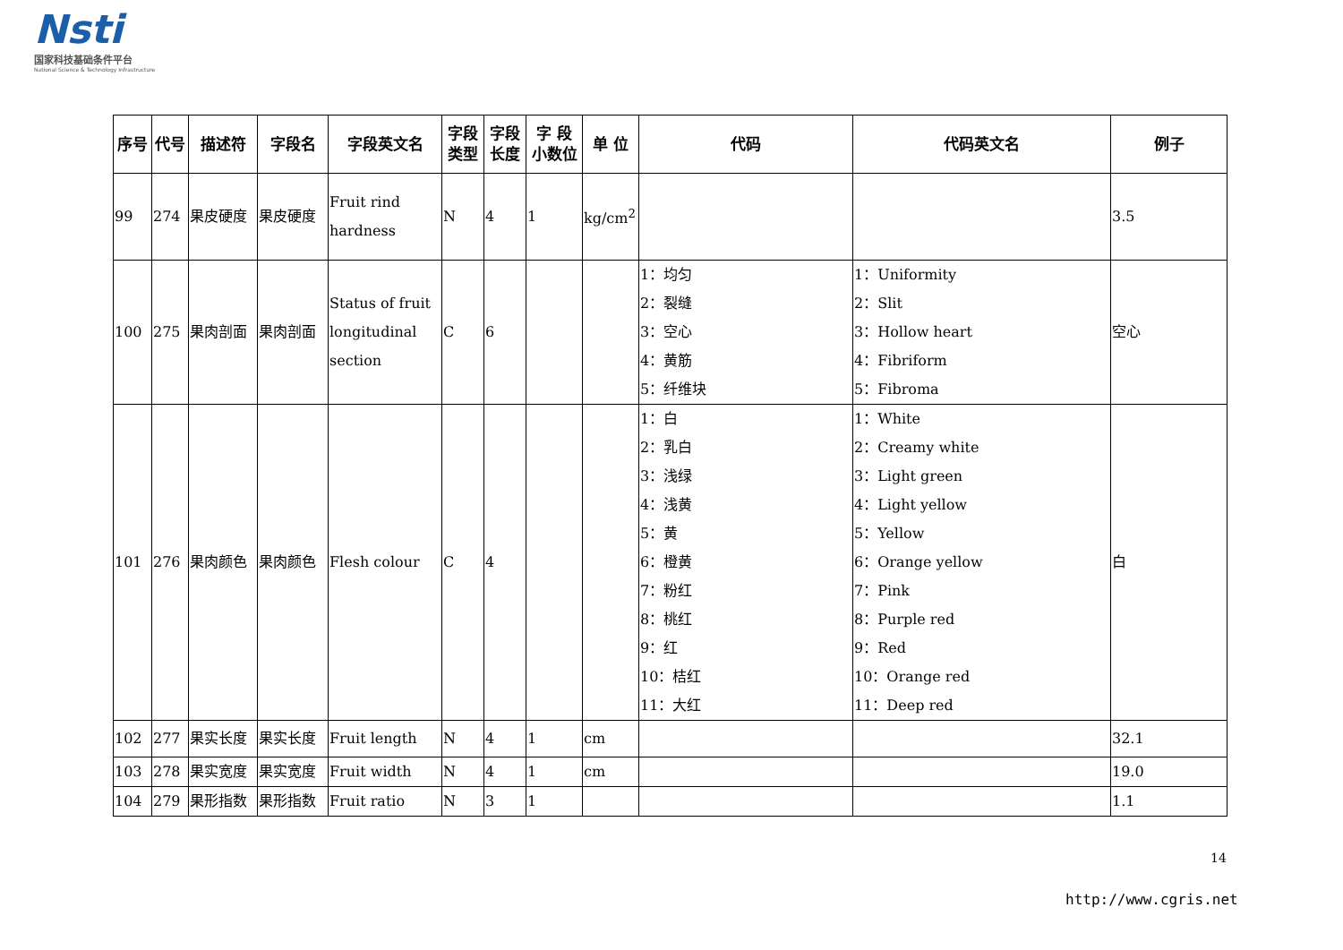Nsti
国家科技基础条件平台
National Science & Technology Infrastructure
| 序号 | 代号 | 描述符 | 字段名 | 字段英文名 | 字段 类型 | 字段 长度 | 字 段 小数位 | 单 位 | 代码 | 代码英文名 | 例子 |
| --- | --- | --- | --- | --- | --- | --- | --- | --- | --- | --- | --- |
| 99 | 274 | 果皮硬度 | 果皮硬度 | Fruit rind hardness | N | 4 | 1 | kg/cm<sup>2</sup> | | | 3.5 |
| 100 | 275 | 果肉剖面 | 果肉剖面 | Status of fruit longitudinal section | C | 6 | | | 1：均匀 2：裂缝 3：空心 4：黄筋 5：纤维块 | 1：Uniformity 2：Slit 3：Hollow heart 4：Fibriform 5：Fibroma | 空心 |
| 101 | 276 | 果肉颜色 | 果肉颜色 | Flesh colour | C | 4 | | | 1：白 2：乳白 3：浅绿 4：浅黄 5：黄 6：橙黄 7：粉红 8：桃红 9：红 10：桔红 11：大红 | 1：White 2：Creamy white 3：Light green 4：Light yellow 5：Yellow 6：Orange yellow 7：Pink 8：Purple red 9：Red 10：Orange red 11：Deep red | 白 |
| 102 | 277 | 果实长度 | 果实长度 | Fruit length | N | 4 | 1 | cm | | | 32.1 |
| 103 | 278 | 果实宽度 | 果实宽度 | Fruit width | N | 4 | 1 | cm | | | 19.0 |
| 104 | 279 | 果形指数 | 果形指数 | Fruit ratio | N | 3 | 1 | | | | 1.1 |
14
http://www.cgris.net